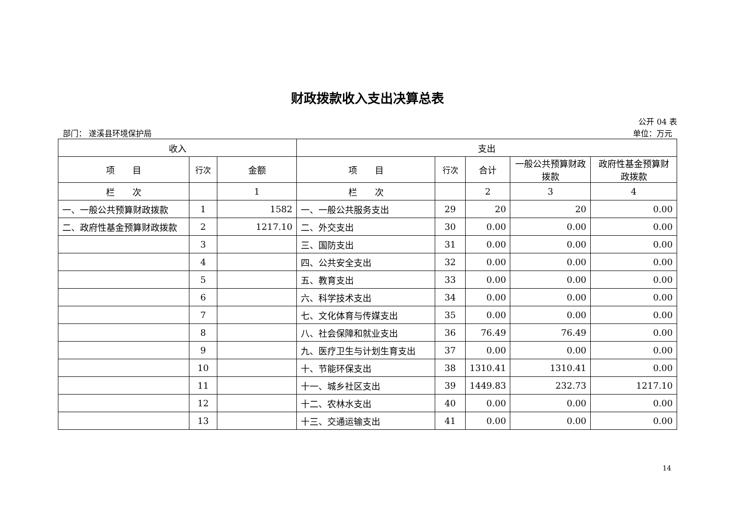财政拨款收入支出决算总表
公开 04 表
部门： 遂溪县环境保护局 单位：万元
| 收入 | | | 支出 | | | | |
| --- | --- | --- | --- | --- | --- | --- | --- |
| 项 目 | 行次 | 金额 | 项 目 | 行次 | 合计 | 一般公共预算财政拨款 | 政府性基金预算财政拨款 |
| 栏 次 | | 1 | 栏 次 | | 2 | 3 | 4 |
| 一、一般公共预算财政拨款 | 1 | 1582 | 一、一般公共服务支出 | 29 | 20 | 20 | 0.00 |
| 二、政府性基金预算财政拨款 | 2 | 1217.10 | 二、外交支出 | 30 | 0.00 | 0.00 | 0.00 |
| | 3 | | 三、国防支出 | 31 | 0.00 | 0.00 | 0.00 |
| | 4 | | 四、公共安全支出 | 32 | 0.00 | 0.00 | 0.00 |
| | 5 | | 五、教育支出 | 33 | 0.00 | 0.00 | 0.00 |
| | 6 | | 六、科学技术支出 | 34 | 0.00 | 0.00 | 0.00 |
| | 7 | | 七、文化体育与传媒支出 | 35 | 0.00 | 0.00 | 0.00 |
| | 8 | | 八、社会保障和就业支出 | 36 | 76.49 | 76.49 | 0.00 |
| | 9 | | 九、医疗卫生与计划生育支出 | 37 | 0.00 | 0.00 | 0.00 |
| | 10 | | 十、节能环保支出 | 38 | 1310.41 | 1310.41 | 0.00 |
| | 11 | | 十一、城乡社区支出 | 39 | 1449.83 | 232.73 | 1217.10 |
| | 12 | | 十二、农林水支出 | 40 | 0.00 | 0.00 | 0.00 |
| | 13 | | 十三、交通运输支出 | 41 | 0.00 | 0.00 | 0.00 |
14